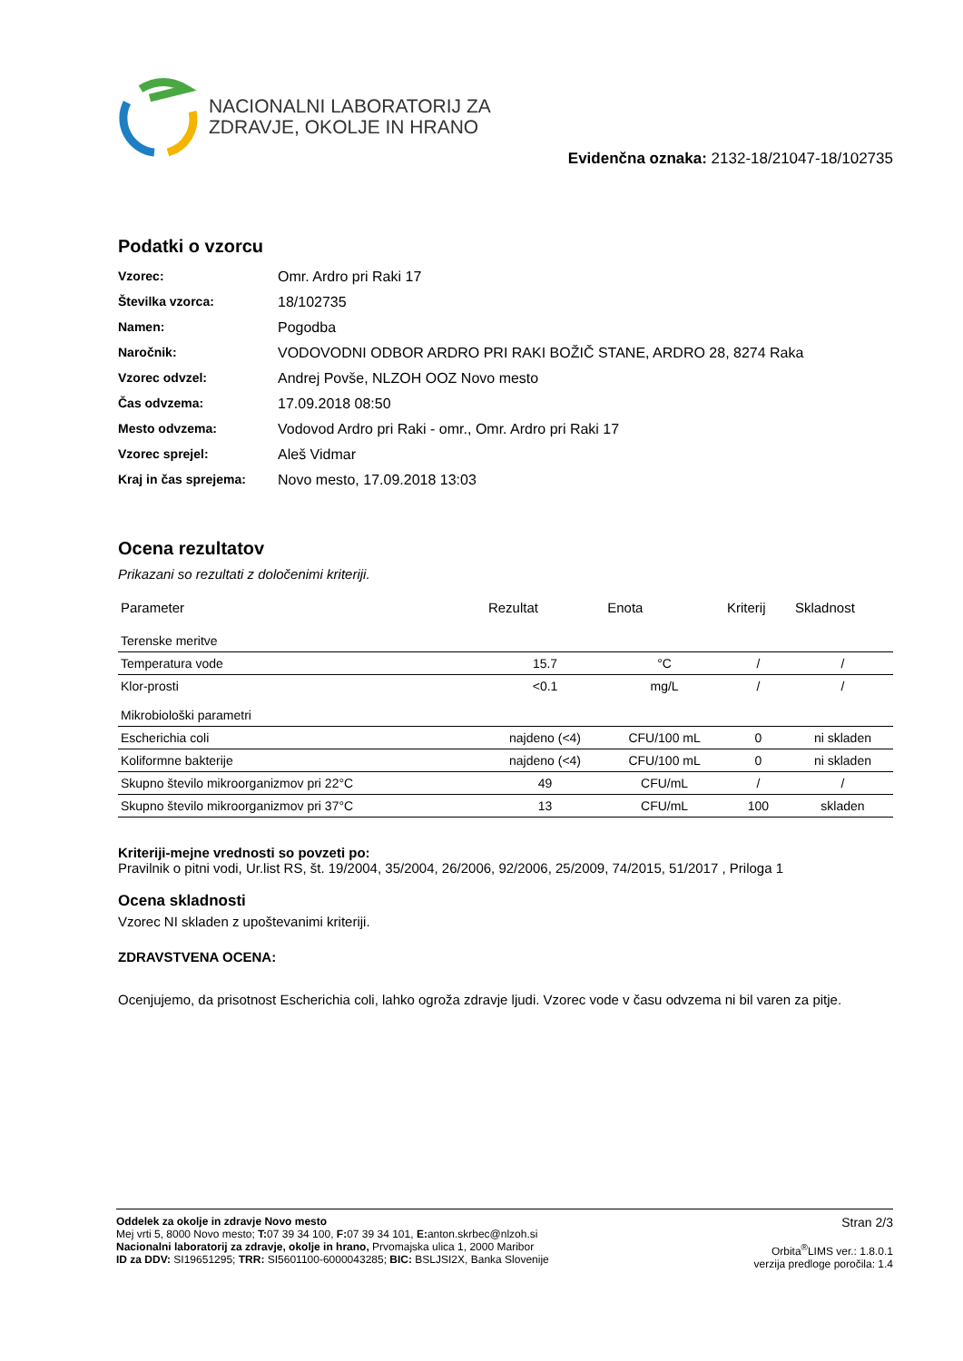NACIONALNI LABORATORIJ ZA
ZDRAVJE, OKOLJE IN HRANO
Evidenčna oznaka: 2132-18/21047-18/102735
Podatki o vzorcu
| Vzorec: | Omr. Ardro pri Raki 17 |
| Številka vzorca: | 18/102735 |
| Namen: | Pogodba |
| Naročnik: | VODOVODNI ODBOR ARDRO PRI RAKI BOŽIČ STANE, ARDRO 28, 8274 Raka |
| Vzorec odvzel: | Andrej Povše, NLZOH OOZ Novo mesto |
| Čas odvzema: | 17.09.2018 08:50 |
| Mesto odvzema: | Vodovod Ardro pri Raki - omr., Omr. Ardro pri Raki 17 |
| Vzorec sprejel: | Aleš Vidmar |
| Kraj in čas sprejema: | Novo mesto, 17.09.2018 13:03 |
Ocena rezultatov
Prikazani so rezultati z določenimi kriteriji.
| Parameter | Rezultat | Enota | Kriterij | Skladnost |
| --- | --- | --- | --- | --- |
| Terenske meritve | | | | |
| Temperatura vode | 15.7 | °C | / | / |
| Klor-prosti | <0.1 | mg/L | / | / |
| Mikrobiološki parametri | | | | |
| Escherichia coli | najdeno (<4) | CFU/100 mL | 0 | ni skladen |
| Koliformne bakterije | najdeno (<4) | CFU/100 mL | 0 | ni skladen |
| Skupno število mikroorganizmov pri 22°C | 49 | CFU/mL | / | / |
| Skupno število mikroorganizmov pri 37°C | 13 | CFU/mL | 100 | skladen |
Kriteriji-mejne vrednosti so povzeti po:
Pravilnik o pitni vodi, Ur.list RS, št. 19/2004, 35/2004, 26/2006, 92/2006, 25/2009, 74/2015, 51/2017 , Priloga 1
Ocena skladnosti
Vzorec NI skladen z upoštevanimi kriteriji.
ZDRAVSTVENA OCENA:
Ocenjujemo, da prisotnost Escherichia coli, lahko ogroža zdravje ljudi. Vzorec vode v času odvzema ni bil varen za pitje.
Oddelek za okolje in zdravje Novo mesto
Mej vrti 5, 8000 Novo mesto; T: 07 39 34 100, F: 07 39 34 101, E: anton.skrbec@nlzoh.si
Nacionalni laboratorij za zdravje, okolje in hrano, Prvomajska ulica 1, 2000 Maribor
ID za DDV: SI19651295; TRR: SI5601100-6000043285; BIC: BSLJSI2X, Banka Slovenije
Stran 2/3
Orbita<sup>®</sup>LIMS ver.: 1.8.0.1
verzija predloge poročila: 1.4